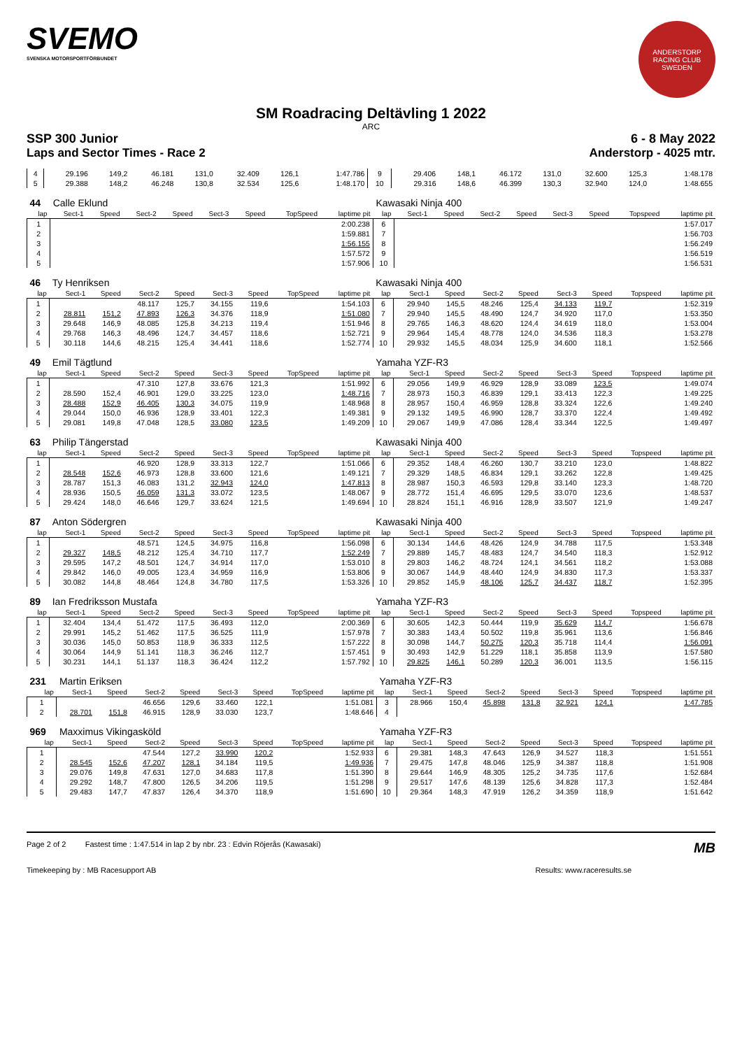SVEMO
SVENSKA MOTORSPORTFÖRBUNDET
ANDERSTORP RACING CLUB SWEDEN
SM Roadracing Deltävling 1 2022
ARC
SSP 300 Junior 6 - 8 May 2022
Laps and Sector Times - Race 2 Anderstorp - 4025 mtr.
| 4 | 29.196 | 149,2 | 46.181 | 131,0 | 32.409 | 126,1 | | 1:47.786 | 9 | 29.406 | 148,1 | 46.172 | 131,0 | 32.600 | 125,3 | | 1:48.178 |
| 5 | 29.388 | 148,2 | 46.248 | 130,8 | 32.534 | 125,6 | | 1:48.170 | 10 | 29.316 | 148,6 | 46.399 | 130,3 | 32.940 | 124,0 | | 1:48.655 |
| 44 | Calle Eklund | | | | | | | | Kawasaki Ninja 400 | | | | | | | | |
| lap | Sect-1 | Speed | Sect-2 | Speed | Sect-3 | Speed | TopSpeed | laptime pit | lap | Sect-1 | Speed | Sect-2 | Speed | Sect-3 | Speed | Topspeed | laptime pit |
| 1 | | | | | | | | 2:00.238 | 6 | | | | | | | | 1:57.017 |
| 2 | | | | | | | | 1:59.881 | 7 | | | | | | | | 1:56.703 |
| 3 | | | | | | | | 1:56.155 | 8 | | | | | | | | 1:56.249 |
| 4 | | | | | | | | 1:57.572 | 9 | | | | | | | | 1:56.519 |
| 5 | | | | | | | | 1:57.906 | 10 | | | | | | | | 1:56.531 |
| 46 | Ty Henriksen | | | | | | | | Kawasaki Ninja 400 | | | | | | | | |
| lap | Sect-1 | Speed | Sect-2 | Speed | Sect-3 | Speed | TopSpeed | laptime pit | lap | Sect-1 | Speed | Sect-2 | Speed | Sect-3 | Speed | Topspeed | laptime pit |
| 1 | | | 48.117 | 125,7 | 34.155 | 119,6 | | 1:54.103 | 6 | 29.940 | 145,5 | 48.246 | 125,4 | 34.133 | 119,7 | | 1:52.319 |
| 2 | 28.811 | 151,2 | 47.893 | 126,3 | 34.376 | 118,9 | | 1:51.080 | 7 | 29.940 | 145,5 | 48.490 | 124,7 | 34.920 | 117,0 | | 1:53.350 |
| 3 | 29.648 | 146,9 | 48.085 | 125,8 | 34.213 | 119,4 | | 1:51.946 | 8 | 29.765 | 146,3 | 48.620 | 124,4 | 34.619 | 118,0 | | 1:53.004 |
| 4 | 29.768 | 146,3 | 48.496 | 124,7 | 34.457 | 118,6 | | 1:52.721 | 9 | 29.964 | 145,4 | 48.778 | 124,0 | 34.536 | 118,3 | | 1:53.278 |
| 5 | 30.118 | 144,6 | 48.215 | 125,4 | 34.441 | 118,6 | | 1:52.774 | 10 | 29.932 | 145,5 | 48.034 | 125,9 | 34.600 | 118,1 | | 1:52.566 |
| 49 | Emil Tägtlund | | | | | | | | Yamaha YZF-R3 | | | | | | | | |
| lap | Sect-1 | Speed | Sect-2 | Speed | Sect-3 | Speed | TopSpeed | laptime pit | lap | Sect-1 | Speed | Sect-2 | Speed | Sect-3 | Speed | Topspeed | laptime pit |
| 1 | | | 47.310 | 127,8 | 33.676 | 121,3 | | 1:51.992 | 6 | 29.056 | 149,9 | 46.929 | 128,9 | 33.089 | 123,5 | | 1:49.074 |
| 2 | 28.590 | 152,4 | 46.901 | 129,0 | 33.225 | 123,0 | | 1:48.716 | 7 | 28.973 | 150,3 | 46.839 | 129,1 | 33.413 | 122,3 | | 1:49.225 |
| 3 | 28.488 | 152,9 | 46.405 | 130,3 | 34.075 | 119,9 | | 1:48.968 | 8 | 28.957 | 150,4 | 46.959 | 128,8 | 33.324 | 122,6 | | 1:49.240 |
| 4 | 29.044 | 150,0 | 46.936 | 128,9 | 33.401 | 122,3 | | 1:49.381 | 9 | 29.132 | 149,5 | 46.990 | 128,7 | 33.370 | 122,4 | | 1:49.492 |
| 5 | 29.081 | 149,8 | 47.048 | 128,5 | 33.080 | 123,5 | | 1:49.209 | 10 | 29.067 | 149,9 | 47.086 | 128,4 | 33.344 | 122,5 | | 1:49.497 |
| 63 | Philip Tängerstad | | | | | | | | Kawasaki Ninja 400 | | | | | | | | |
| lap | Sect-1 | Speed | Sect-2 | Speed | Sect-3 | Speed | TopSpeed | laptime pit | lap | Sect-1 | Speed | Sect-2 | Speed | Sect-3 | Speed | Topspeed | laptime pit |
| 1 | | | 46.920 | 128,9 | 33.313 | 122,7 | | 1:51.066 | 6 | 29.352 | 148,4 | 46.260 | 130,7 | 33.210 | 123,0 | | 1:48.822 |
| 2 | 28.548 | 152,6 | 46.973 | 128,8 | 33.600 | 121,6 | | 1:49.121 | 7 | 29.329 | 148,5 | 46.834 | 129,1 | 33.262 | 122,8 | | 1:49.425 |
| 3 | 28.787 | 151,3 | 46.083 | 131,2 | 32.943 | 124,0 | | 1:47.813 | 8 | 28.987 | 150,3 | 46.593 | 129,8 | 33.140 | 123,3 | | 1:48.720 |
| 4 | 28.936 | 150,5 | 46.059 | 131,3 | 33.072 | 123,5 | | 1:48.067 | 9 | 28.772 | 151,4 | 46.695 | 129,5 | 33.070 | 123,6 | | 1:48.537 |
| 5 | 29.424 | 148,0 | 46.646 | 129,7 | 33.624 | 121,5 | | 1:49.694 | 10 | 28.824 | 151,1 | 46.916 | 128,9 | 33.507 | 121,9 | | 1:49.247 |
| 87 | Anton Södergren | | | | | | | | Kawasaki Ninja 400 | | | | | | | | |
| lap | Sect-1 | Speed | Sect-2 | Speed | Sect-3 | Speed | TopSpeed | laptime pit | lap | Sect-1 | Speed | Sect-2 | Speed | Sect-3 | Speed | Topspeed | laptime pit |
| 1 | | | 48.571 | 124,5 | 34.975 | 116,8 | | 1:56.098 | 6 | 30.134 | 144,6 | 48.426 | 124,9 | 34.788 | 117,5 | | 1:53.348 |
| 2 | 29.327 | 148,5 | 48.212 | 125,4 | 34.710 | 117,7 | | 1:52.249 | 7 | 29.889 | 145,7 | 48.483 | 124,7 | 34.540 | 118,3 | | 1:52.912 |
| 3 | 29.595 | 147,2 | 48.501 | 124,7 | 34.914 | 117,0 | | 1:53.010 | 8 | 29.803 | 146,2 | 48.724 | 124,1 | 34.561 | 118,2 | | 1:53.088 |
| 4 | 29.842 | 146,0 | 49.005 | 123,4 | 34.959 | 116,9 | | 1:53.806 | 9 | 30.067 | 144,9 | 48.440 | 124,9 | 34.830 | 117,3 | | 1:53.337 |
| 5 | 30.082 | 144,8 | 48.464 | 124,8 | 34.780 | 117,5 | | 1:53.326 | 10 | 29.852 | 145,9 | 48.106 | 125,7 | 34.437 | 118,7 | | 1:52.395 |
| 89 | Ian Fredriksson Mustafa | | | | | | | | Yamaha YZF-R3 | | | | | | | | |
| lap | Sect-1 | Speed | Sect-2 | Speed | Sect-3 | Speed | TopSpeed | laptime pit | lap | Sect-1 | Speed | Sect-2 | Speed | Sect-3 | Speed | Topspeed | laptime pit |
| 1 | 32.404 | 134,4 | 51.472 | 117,5 | 36.493 | 112,0 | | 2:00.369 | 6 | 30.605 | 142,3 | 50.444 | 119,9 | 35.629 | 114,7 | | 1:56.678 |
| 2 | 29.991 | 145,2 | 51.462 | 117,5 | 36.525 | 111,9 | | 1:57.978 | 7 | 30.383 | 143,4 | 50.502 | 119,8 | 35.961 | 113,6 | | 1:56.846 |
| 3 | 30.036 | 145,0 | 50.853 | 118,9 | 36.333 | 112,5 | | 1:57.222 | 8 | 30.098 | 144,7 | 50.275 | 120,3 | 35.718 | 114,4 | | 1:56.091 |
| 4 | 30.064 | 144,9 | 51.141 | 118,3 | 36.246 | 112,7 | | 1:57.451 | 9 | 30.493 | 142,9 | 51.229 | 118,1 | 35.858 | 113,9 | | 1:57.580 |
| 5 | 30.231 | 144,1 | 51.137 | 118,3 | 36.424 | 112,2 | | 1:57.792 | 10 | 29.825 | 146,1 | 50.289 | 120,3 | 36.001 | 113,5 | | 1:56.115 |
| 231 | Martin Eriksen | | | | | | | | Yamaha YZF-R3 | | | | | | | | |
| lap | Sect-1 | Speed | Sect-2 | Speed | Sect-3 | Speed | TopSpeed | laptime pit | lap | Sect-1 | Speed | Sect-2 | Speed | Sect-3 | Speed | Topspeed | laptime pit |
| 1 | | | 46.656 | 129,6 | 33.460 | 122,1 | | 1:51.081 | 3 | 28.966 | 150,4 | 45.898 | 131,8 | 32.921 | 124,1 | | 1:47.785 |
| 2 | 28.701 | 151,8 | 46.915 | 128,9 | 33.030 | 123,7 | | 1:48.646 | 4 | | | | | | | | |
| 969 | Maxximus Vikingasköld | | | | | | | | Yamaha YZF-R3 | | | | | | | | |
| lap | Sect-1 | Speed | Sect-2 | Speed | Sect-3 | Speed | TopSpeed | laptime pit | lap | Sect-1 | Speed | Sect-2 | Speed | Sect-3 | Speed | Topspeed | laptime pit |
| 1 | | | 47.544 | 127,2 | 33.990 | 120,2 | | 1:52.933 | 6 | 29.381 | 148,3 | 47.643 | 126,9 | 34.527 | 118,3 | | 1:51.551 |
| 2 | 28.545 | 152,6 | 47.207 | 128,1 | 34.184 | 119,5 | | 1:49.936 | 7 | 29.475 | 147,8 | 48.046 | 125,9 | 34.387 | 118,8 | | 1:51.908 |
| 3 | 29.076 | 149,8 | 47.631 | 127,0 | 34.683 | 117,8 | | 1:51.390 | 8 | 29.644 | 146,9 | 48.305 | 125,2 | 34.735 | 117,6 | | 1:52.684 |
| 4 | 29.292 | 148,7 | 47.800 | 126,5 | 34.206 | 119,5 | | 1:51.298 | 9 | 29.517 | 147,6 | 48.139 | 125,6 | 34.828 | 117,3 | | 1:52.484 |
| 5 | 29.483 | 147,7 | 47.837 | 126,4 | 34.370 | 118,9 | | 1:51.690 | 10 | 29.364 | 148,3 | 47.919 | 126,2 | 34.359 | 118,9 | | 1:51.642 |
Page 2 of 2 Fastest time : 1:47.514 in lap 2 by nbr. 23 : Edvin Röjerås (Kawasaki) MB
Timekeeping by : MB Racesupport AB Results: www.raceresults.se